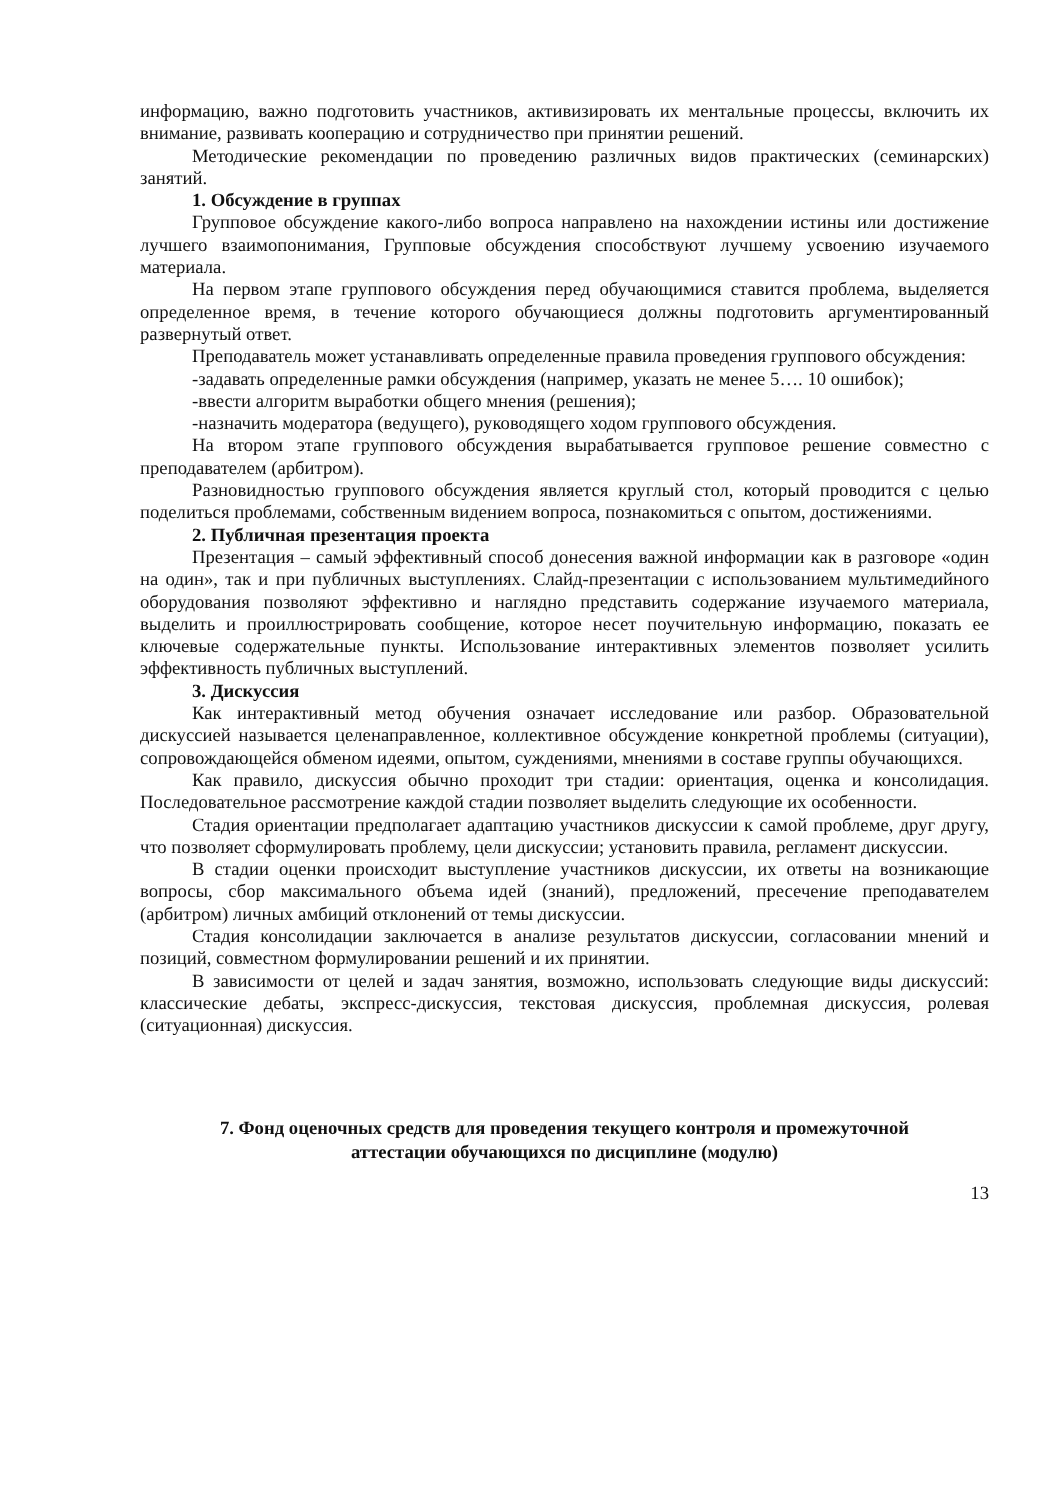информацию, важно подготовить участников, активизировать их ментальные процессы, включить их внимание, развивать кооперацию и сотрудничество при принятии решений.
Методические рекомендации по проведению различных видов практических (семинарских) занятий.
1. Обсуждение в группах
Групповое обсуждение какого-либо вопроса направлено на нахождении истины или достижение лучшего взаимопонимания, Групповые обсуждения способствуют лучшему усвоению изучаемого материала.
На первом этапе группового обсуждения перед обучающимися ставится проблема, выделяется определенное время, в течение которого обучающиеся должны подготовить аргументированный развернутый ответ.
Преподаватель может устанавливать определенные правила проведения группового обсуждения:
-задавать определенные рамки обсуждения (например, указать не менее 5…. 10 ошибок);
-ввести алгоритм выработки общего мнения (решения);
-назначить модератора (ведущего), руководящего ходом группового обсуждения.
На втором этапе группового обсуждения вырабатывается групповое решение совместно с преподавателем (арбитром).
Разновидностью группового обсуждения является круглый стол, который проводится с целью поделиться проблемами, собственным видением вопроса, познакомиться с опытом, достижениями.
2. Публичная презентация проекта
Презентация – самый эффективный способ донесения важной информации как в разговоре «один на один», так и при публичных выступлениях. Слайд-презентации с использованием мультимедийного оборудования позволяют эффективно и наглядно представить содержание изучаемого материала, выделить и проиллюстрировать сообщение, которое несет поучительную информацию, показать ее ключевые содержательные пункты. Использование интерактивных элементов позволяет усилить эффективность публичных выступлений.
3. Дискуссия
Как интерактивный метод обучения означает исследование или разбор. Образовательной дискуссией называется целенаправленное, коллективное обсуждение конкретной проблемы (ситуации), сопровождающейся обменом идеями, опытом, суждениями, мнениями в составе группы обучающихся.
Как правило, дискуссия обычно проходит три стадии: ориентация, оценка и консолидация. Последовательное рассмотрение каждой стадии позволяет выделить следующие их особенности.
Стадия ориентации предполагает адаптацию участников дискуссии к самой проблеме, друг другу, что позволяет сформулировать проблему, цели дискуссии; установить правила, регламент дискуссии.
В стадии оценки происходит выступление участников дискуссии, их ответы на возникающие вопросы, сбор максимального объема идей (знаний), предложений, пресечение преподавателем (арбитром) личных амбиций отклонений от темы дискуссии.
Стадия консолидации заключается в анализе результатов дискуссии, согласовании мнений и позиций, совместном формулировании решений и их принятии.
В зависимости от целей и задач занятия, возможно, использовать следующие виды дискуссий: классические дебаты, экспресс-дискуссия, текстовая дискуссия, проблемная дискуссия, ролевая (ситуационная) дискуссия.
7. Фонд оценочных средств для проведения текущего контроля и промежуточной
аттестации обучающихся по дисциплине (модулю)
13